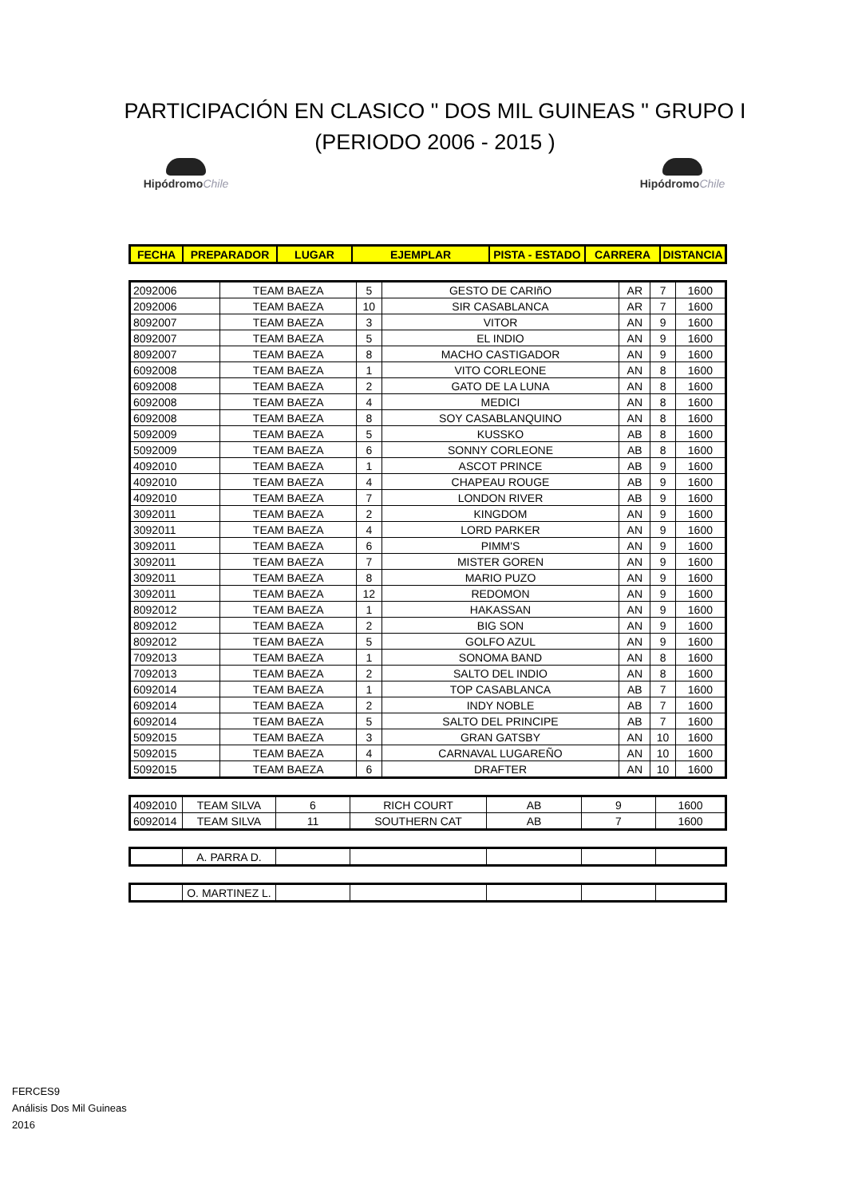PARTICIPACIÓN EN CLASICO " DOS MIL GUINEAS " GRUPO I
(PERIODO 2006 - 2015 )
HipódromoChile
HipódromoChile
| FECHA | PREPARADOR | LUGAR | EJEMPLAR | PISTA - ESTADO | CARRERA | DISTANCIA |
| --- | --- | --- | --- | --- | --- | --- |
| 2092006 | TEAM BAEZA | 5 | GESTO DE CARIñO | AR | 7 | 1600 |
| 2092006 | TEAM BAEZA | 10 | SIR CASABLANCA | AR | 7 | 1600 |
| 8092007 | TEAM BAEZA | 3 | VITOR | AN | 9 | 1600 |
| 8092007 | TEAM BAEZA | 5 | EL INDIO | AN | 9 | 1600 |
| 8092007 | TEAM BAEZA | 8 | MACHO CASTIGADOR | AN | 9 | 1600 |
| 6092008 | TEAM BAEZA | 1 | VITO CORLEONE | AN | 8 | 1600 |
| 6092008 | TEAM BAEZA | 2 | GATO DE LA LUNA | AN | 8 | 1600 |
| 6092008 | TEAM BAEZA | 4 | MEDICI | AN | 8 | 1600 |
| 6092008 | TEAM BAEZA | 8 | SOY CASABLANQUINO | AN | 8 | 1600 |
| 5092009 | TEAM BAEZA | 5 | KUSSKO | AB | 8 | 1600 |
| 5092009 | TEAM BAEZA | 6 | SONNY CORLEONE | AB | 8 | 1600 |
| 4092010 | TEAM BAEZA | 1 | ASCOT PRINCE | AB | 9 | 1600 |
| 4092010 | TEAM BAEZA | 4 | CHAPEAU ROUGE | AB | 9 | 1600 |
| 4092010 | TEAM BAEZA | 7 | LONDON RIVER | AB | 9 | 1600 |
| 3092011 | TEAM BAEZA | 2 | KINGDOM | AN | 9 | 1600 |
| 3092011 | TEAM BAEZA | 4 | LORD PARKER | AN | 9 | 1600 |
| 3092011 | TEAM BAEZA | 6 | PIMM'S | AN | 9 | 1600 |
| 3092011 | TEAM BAEZA | 7 | MISTER GOREN | AN | 9 | 1600 |
| 3092011 | TEAM BAEZA | 8 | MARIO PUZO | AN | 9 | 1600 |
| 3092011 | TEAM BAEZA | 12 | REDOMON | AN | 9 | 1600 |
| 8092012 | TEAM BAEZA | 1 | HAKASSAN | AN | 9 | 1600 |
| 8092012 | TEAM BAEZA | 2 | BIG SON | AN | 9 | 1600 |
| 8092012 | TEAM BAEZA | 5 | GOLFO AZUL | AN | 9 | 1600 |
| 7092013 | TEAM BAEZA | 1 | SONOMA BAND | AN | 8 | 1600 |
| 7092013 | TEAM BAEZA | 2 | SALTO DEL INDIO | AN | 8 | 1600 |
| 6092014 | TEAM BAEZA | 1 | TOP CASABLANCA | AB | 7 | 1600 |
| 6092014 | TEAM BAEZA | 2 | INDY NOBLE | AB | 7 | 1600 |
| 6092014 | TEAM BAEZA | 5 | SALTO DEL PRINCIPE | AB | 7 | 1600 |
| 5092015 | TEAM BAEZA | 3 | GRAN GATSBY | AN | 10 | 1600 |
| 5092015 | TEAM BAEZA | 4 | CARNAVAL LUGAREÑO | AN | 10 | 1600 |
| 5092015 | TEAM BAEZA | 6 | DRAFTER | AN | 10 | 1600 |
| 4092010 | TEAM SILVA | 6 | RICH COURT | AB | 9 | 1600 |
| 6092014 | TEAM SILVA | 11 | SOUTHERN CAT | AB | 7 | 1600 |
| | A. PARRA D. | | | | | |
| | O. MARTINEZ L. | | | | | |
FERCES9
Análisis Dos Mil Guineas
2016